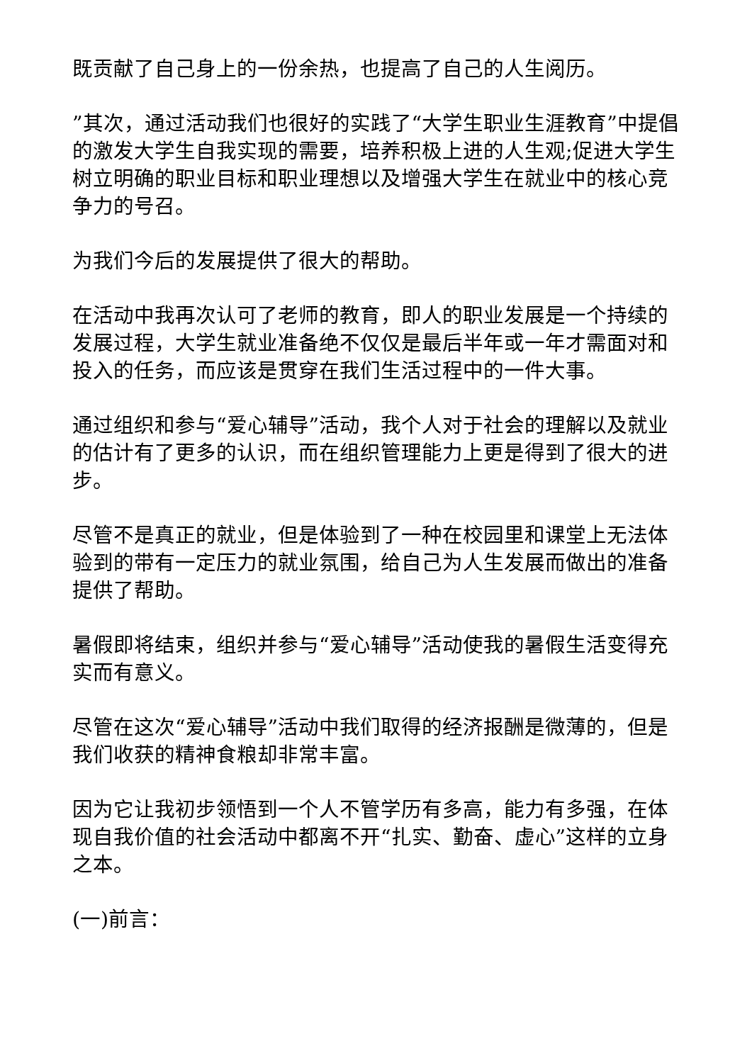既贡献了自己身上的一份余热，也提高了自己的人生阅历。
”其次，通过活动我们也很好的实践了“大学生职业生涯教育”中提倡的激发大学生自我实现的需要，培养积极上进的人生观;促进大学生树立明确的职业目标和职业理想以及增强大学生在就业中的核心竞争力的号召。
为我们今后的发展提供了很大的帮助。
在活动中我再次认可了老师的教育，即人的职业发展是一个持续的发展过程，大学生就业准备绝不仅仅是最后半年或一年才需面对和投入的任务，而应该是贯穿在我们生活过程中的一件大事。
通过组织和参与“爱心辅导”活动，我个人对于社会的理解以及就业的估计有了更多的认识，而在组织管理能力上更是得到了很大的进步。
尽管不是真正的就业，但是体验到了一种在校园里和课堂上无法体验到的带有一定压力的就业氛围，给自己为人生发展而做出的准备提供了帮助。
暑假即将结束，组织并参与“爱心辅导”活动使我的暑假生活变得充实而有意义。
尽管在这次“爱心辅导”活动中我们取得的经济报酬是微薄的，但是我们收获的精神食粮却非常丰富。
因为它让我初步领悟到一个人不管学历有多高，能力有多强，在体现自我价值的社会活动中都离不开“扎实、勤奋、虚心”这样的立身之本。
(一)前言：